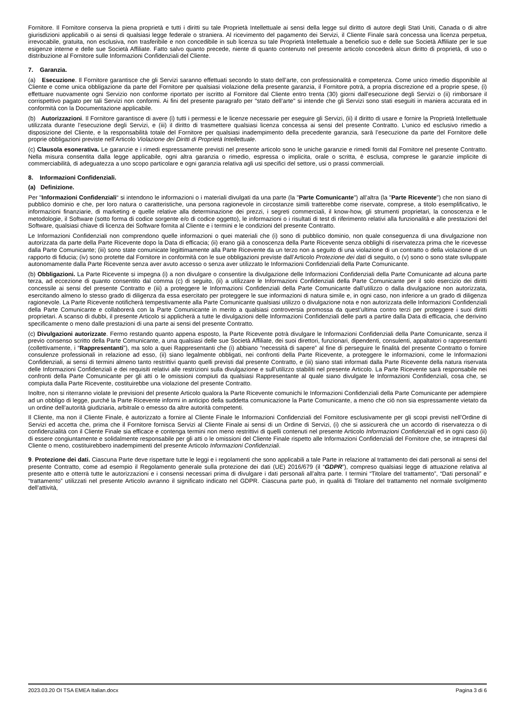Fornitore. Il Fornitore conserva la piena proprietà e tutti i diritti su tale Proprietà Intellettuale ai sensi della legge sul diritto di autore degli Stati Uniti, Canada o di altre giurisdizioni applicabili o ai sensi di qualsiasi legge federale o straniera. Al ricevimento del pagamento dei Servizi, il Cliente Finale sarà concessa una licenza perpetua, irrevocabile, gratuita, non esclusiva, non trasferibile e non concedibile in sub licenza su tale Proprietà Intellettuale a beneficio suo e delle sue Società Affiliate per le sue esigenze interne e delle sue Società Affiliate. Fatto salvo quanto precede, niente di quanto contenuto nel presente articolo concederà alcun diritto di proprietà, di uso o distribuzione al Fornitore sulle Informazioni Confidenziali del Cliente.
7. Garanzia.
(a) Esecuzione. Il Fornitore garantisce che gli Servizi saranno effettuati secondo lo stato dell’arte, con professionalità e competenza. Come unico rimedio disponibile al Cliente e come unica obbligazione da parte del Fornitore per qualsiasi violazione della presente garanzia, il Fornitore potrà, a propria discrezione ed a proprie spese, (i) effettuare nuovamente ogni Servizio non conforme riportato per iscritto al Fornitore dal Cliente entro trenta (30) giorni dall’esecuzione degli Servizi o (ii) rimborsare il corrispettivo pagato per tali Servizi non conformi. Ai fini del presente paragrafo per "stato dell’arte" si intende che gli Servizi sono stati eseguiti in maniera accurata ed in conformità con la Documentazione applicabile.
(b) Autorizzazioni. Il Fornitore garantisce di avere (i) tutti i permessi e le licenze necessarie per eseguire gli Servizi, (ii) il diritto di usare e fornire la Proprietà Intellettuale utilizzata durante l’esecuzione degli Servizi, e (iii) il diritto di trasmettere qualsiasi licenza concessa ai sensi del presente Contratto. L’unico ed esclusivo rimedio a disposizione del Cliente, e la responsabilità totale del Fornitore per qualsiasi inadempimento della precedente garanzia, sarà l’esecuzione da parte del Fornitore delle proprie obbligazioni previste nell’Articolo Violazione dei Diritti di Proprietà Intellettuale.
(c) Clausola esonerativa. Le garanzie e i rimedi espressamente previsti nel presente articolo sono le uniche garanzie e rimedi forniti dal Fornitore nel presente Contratto. Nella misura consentita dalla legge applicabile, ogni altra garanzia o rimedio, espressa o implicita, orale o scritta, è esclusa, comprese le garanzie implicite di commerciabilità, di adeguatezza a uno scopo particolare e ogni garanzia relativa agli usi specifici del settore, usi o prassi commerciali.
8. Informazioni Confidenziali.
(a) Definizione.
Per "Informazioni Confidenziali“ si intendono le informazioni o i materiali divulgati da una parte (la "Parte Comunicante") all’altra (la "Parte Ricevente") che non siano di pubblico dominio e che, per loro natura o caratteristiche, una persona ragionevole in circostanze simili tratterebbe come riservate, comprese, a titolo esemplificativo, le informazioni finanziarie, di marketing e quelle relative alla determinazione dei prezzi, i segreti commerciali, il know-how, gli strumenti proprietari, la conoscenza e le metodologie, il Software (sotto forma di codice sorgente e/o di codice oggetto), le informazioni o i risultati di test di riferimento relativi alla funzionalità e alle prestazioni del Software, qualsiasi chiave di licenza dei Software fornita al Cliente e i termini e le condizioni del presente Contratto.
Le Informazioni Confidenziali non comprendono quelle informazioni o quei materiali che (i) sono di pubblico dominio, non quale conseguenza di una divulgazione non autorizzata da parte della Parte Ricevente dopo la Data di efficacia; (ii) erano già a conoscenza della Parte Ricevente senza obblighi di riservatezza prima che le ricevesse dalla Parte Comunicante; (iii) sono state comunicate legittimamente alla Parte Ricevente da un terzo non a seguito di una violazione di un contratto o della violazione di un rapporto di fiducia; (iv) sono protette dal Fornitore in conformità con le sue obbligazioni previste dall’Articolo Protezione dei dati di seguito, o (v) sono o sono state sviluppate autonomamente dalla Parte Ricevente senza aver avuto accesso o senza aver utilizzato le Informazioni Confidenziali della Parte Comunicante.
(b) Obbligazioni. La Parte Ricevente si impegna (i) a non divulgare o consentire la divulgazione delle Informazioni Confidenziali della Parte Comunicante ad alcuna parte terza, ad eccezione di quanto consentito dal comma (c) di seguito, (ii) a utilizzare le Informazioni Confidenziali della Parte Comunicante per il solo esercizio dei diritti concessile ai sensi del presente Contratto e (iii) a proteggere le Informazioni Confidenziali della Parte Comunicante dall’utilizzo o dalla divulgazione non autorizzata, esercitando almeno lo stesso grado di diligenza da essa esercitato per proteggere le sue informazioni di natura simile e, in ogni caso, non inferiore a un grado di diligenza ragionevole. La Parte Ricevente notificherà tempestivamente alla Parte Comunicante qualsiasi utilizzo o divulgazione nota e non autorizzata delle Informazioni Confidenziali della Parte Comunicante e collaborerà con la Parte Comunicante in merito a qualsiasi controversia promossa da quest’ultima contro terzi per proteggere i suoi diritti proprietari. A scanso di dubbi, il presente Articolo si applicherà a tutte le divulgazioni delle Informazioni Confidenziali delle parti a partire dalla Data di efficacia, che derivino specificamente o meno dalle prestazioni di una parte ai sensi del presente Contratto.
(c) Divulgazioni autorizzate. Fermo restando quanto appena esposto, la Parte Ricevente potrà divulgare le Informazioni Confidenziali della Parte Comunicante, senza il previo consenso scritto della Parte Comunicante, a una qualsiasi delle sue Società Affiliate, dei suoi direttori, funzionari, dipendenti, consulenti, appaltatori o rappresentanti (collettivamente, i “Rappresentanti”), ma solo a quei Rappresentanti che (i) abbiano “necessità di sapere” al fine di perseguire le finalità del presente Contratto o fornire consulenze professionali in relazione ad esso, (ii) siano legalmente obbligati, nei confronti della Parte Ricevente, a proteggere le informazioni, come le Informazioni Confidenziali, ai sensi di termini almeno tanto restrittivi quanto quelli previsti dal presente Contratto, e (iii) siano stati informati dalla Parte Ricevente della natura riservata delle Informazioni Confidenziali e dei requisiti relativi alle restrizioni sulla divulgazione e sull’utilizzo stabiliti nel presente Articolo. La Parte Ricevente sarà responsabile nei confronti della Parte Comunicante per gli atti o le omissioni compiuti da qualsiasi Rappresentante al quale siano divulgate le Informazioni Confidenziali, cosa che, se compiuta dalla Parte Ricevente, costituirebbe una violazione del presente Contratto.
Inoltre, non si riterranno violate le previsioni del presente Articolo qualora la Parte Ricevente comunichi le Informazioni Confidenziali della Parte Comunicante per adempiere ad un obbligo di legge, purché la Parte Ricevente informi in anticipo della suddetta comunicazione la Parte Comunicante, a meno che ciò non sia espressamente vietato da un ordine dell’autorità giudiziaria, arbitrale o emesso da altre autorità competenti.
Il Cliente, ma non il Cliente Finale, è autorizzato a fornire al Cliente Finale le Informazioni Confidenziali del Fornitore esclusivamente per gli scopi previsti nell’Ordine di Servizi ed accetta che, prima che il Fornitore fornisca Servizi al Cliente Finale ai sensi di un Ordine di Servizi, (i) che si assicurerà che un accordo di riservatezza o di confidenzialità con il Cliente Finale sia efficace e contenga termini non meno restrittivi di quelli contenuti nel presente Articolo Informazioni Confidenziali ed in ogni caso (ii) di essere congiuntamente e solidalmente responsabile per gli atti o le omissioni del Cliente Finale rispetto alle Informazioni Confidenziali del Fornitore che, se intrapresi dal Cliente o meno, costituirebbero inadempimenti del presente Articolo Informazioni Confidenziali.
9. Protezione dei dati. Ciascuna Parte deve rispettare tutte le leggi e i regolamenti che sono applicabili a tale Parte in relazione al trattamento dei dati personali ai sensi del presente Contratto, come ad esempio il Regolamento generale sulla protezione dei dati (UE) 2016/679 (il “GDPR”), compreso qualsiasi legge di attuazione relativa al presente atto e otterrà tutte le autorizzazioni e i consensi necessari prima di divulgare i dati personali all’altra parte. I termini “Titolare del trattamento”, “Dati personali” e “trattamento” utilizzati nel presente Articolo avranno il significato indicato nel GDPR. Ciascuna parte può, in qualità di Titolare del trattamento nel normale svolgimento dell’attività,
2023.03.20 OI TSA EMEA Italian.docx Pagina 3 di 6